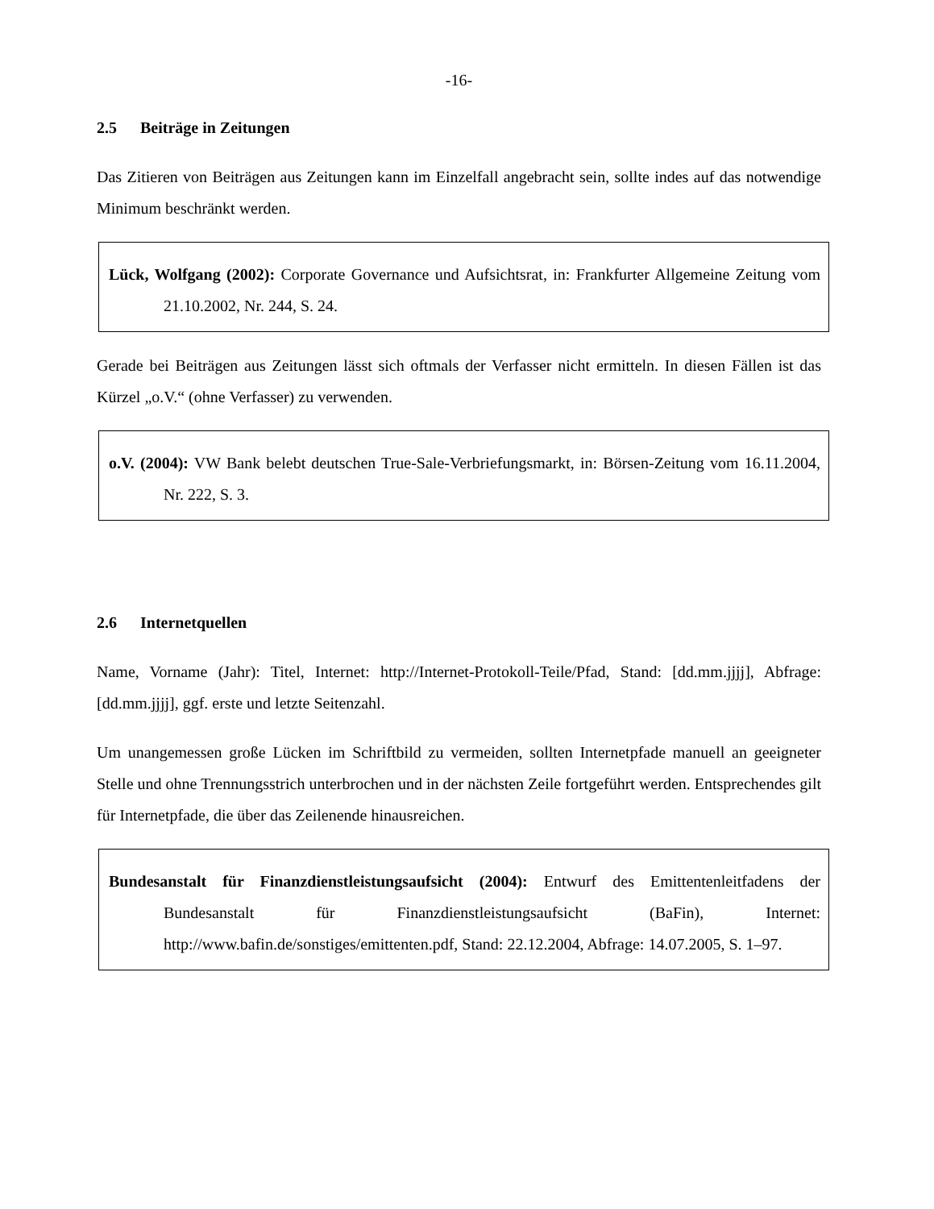-16-
2.5 Beiträge in Zeitungen
Das Zitieren von Beiträgen aus Zeitungen kann im Einzelfall angebracht sein, sollte indes auf das notwendige Minimum beschränkt werden.
Lück, Wolfgang (2002): Corporate Governance und Aufsichtsrat, in: Frankfurter Allgemeine Zeitung vom 21.10.2002, Nr. 244, S. 24.
Gerade bei Beiträgen aus Zeitungen lässt sich oftmals der Verfasser nicht ermitteln. In diesen Fällen ist das Kürzel „o.V.“ (ohne Verfasser) zu verwenden.
o.V. (2004): VW Bank belebt deutschen True-Sale-Verbriefungsmarkt, in: Börsen-Zeitung vom 16.11.2004, Nr. 222, S. 3.
2.6 Internetquellen
Name, Vorname (Jahr): Titel, Internet: http://Internet-Protokoll-Teile/Pfad, Stand: [dd.mm.jjjj], Abfrage: [dd.mm.jjjj], ggf. erste und letzte Seitenzahl.
Um unangemessen große Lücken im Schriftbild zu vermeiden, sollten Internetpfade manuell an geeigneter Stelle und ohne Trennungsstrich unterbrochen und in der nächsten Zeile fortgeführt werden. Entsprechendes gilt für Internetpfade, die über das Zeilenende hinausreichen.
Bundesanstalt für Finanzdienstleistungsaufsicht (2004): Entwurf des Emittentenleitfadens der Bundesanstalt für Finanzdienstleistungsaufsicht (BaFin), Internet: http://www.bafin.de/sonstiges/emittenten.pdf, Stand: 22.12.2004, Abfrage: 14.07.2005, S. 1–97.